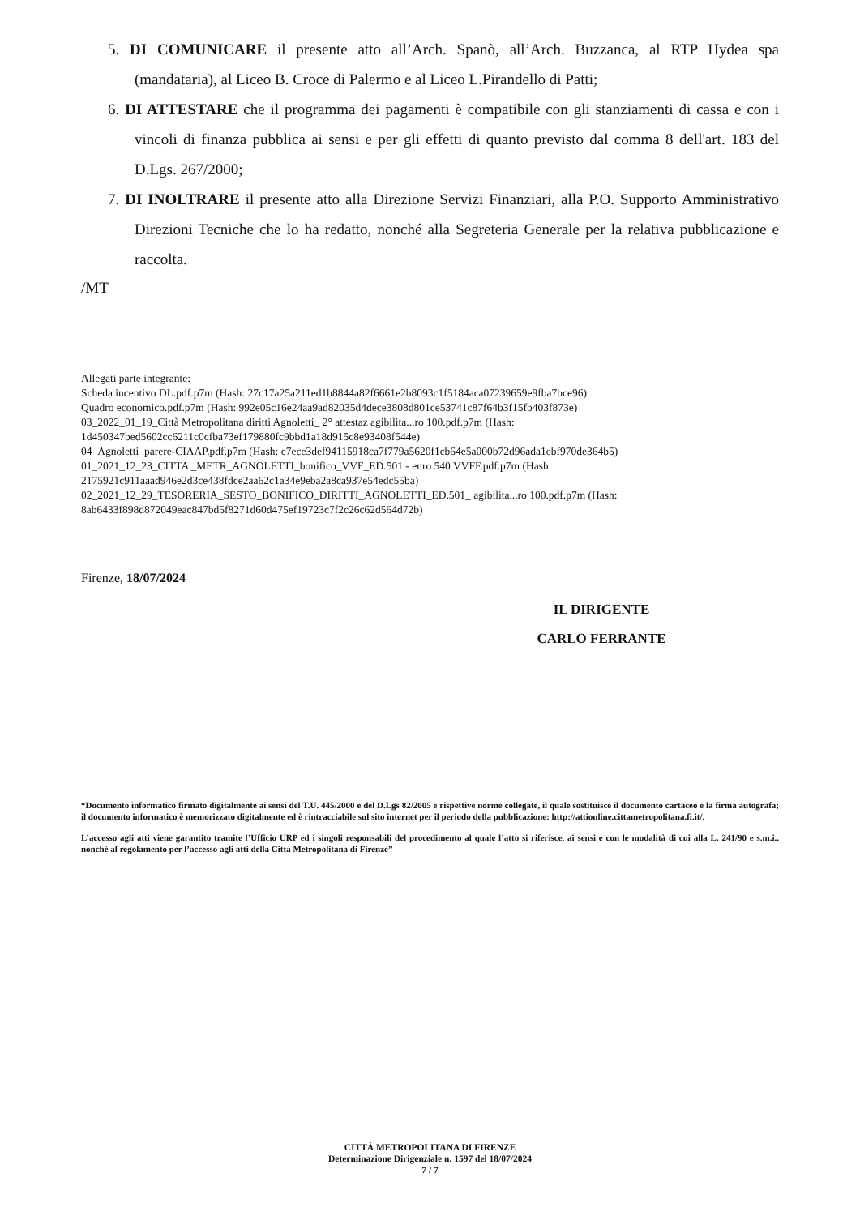5. DI COMUNICARE il presente atto all’Arch. Spanò, all’Arch. Buzzanca, al RTP Hydea spa (mandataria), al Liceo B. Croce di Palermo e al Liceo L.Pirandello di Patti;
6. DI ATTESTARE che il programma dei pagamenti è compatibile con gli stanziamenti di cassa e con i vincoli di finanza pubblica ai sensi e per gli effetti di quanto previsto dal comma 8 dell'art. 183 del D.Lgs. 267/2000;
7. DI INOLTRARE il presente atto alla Direzione Servizi Finanziari, alla P.O. Supporto Amministrativo Direzioni Tecniche che lo ha redatto, nonché alla Segreteria Generale per la relativa pubblicazione e raccolta.
/MT
Allegati parte integrante:
Scheda incentivo DL.pdf.p7m (Hash: 27c17a25a211ed1b8844a82f6661e2b8093c1f5184aca07239659e9fba7bce96)
Quadro economico.pdf.p7m (Hash: 992e05c16e24aa9ad82035d4dece3808d801ce53741c87f64b3f15fb403f873e)
03_2022_01_19_Città Metropolitana diritti Agnoletti_ 2° attestaz agibilita...ro 100.pdf.p7m (Hash: 1d450347bed5602cc6211c0cfba73ef179880fc9bbd1a18d915c8e93408f544e)
04_Agnoletti_parere-CIAAP.pdf.p7m (Hash: c7ece3def94115918ca7f779a5620f1cb64e5a000b72d96ada1ebf970de364b5)
01_2021_12_23_CITTA'_METR_AGNOLETTI_bonifico_VVF_ED.501 - euro 540 VVFF.pdf.p7m (Hash: 2175921c911aaad946e2d3ce438fdce2aa62c1a34e9eba2a8ca937e54edc55ba)
02_2021_12_29_TESORERIA_SESTO_BONIFICO_DIRITTI_AGNOLETTI_ED.501_ agibilita...ro 100.pdf.p7m (Hash: 8ab6433f898d872049eac847bd5f8271d60d475ef19723c7f2c26c62d564d72b)
Firenze, 18/07/2024
IL DIRIGENTE
CARLO FERRANTE
“Documento informatico firmato digitalmente ai sensi del T.U. 445/2000 e del D.Lgs 82/2005 e rispettive norme collegate, il quale sostituisce il documento cartaceo e la firma autografa; il documento informatico è memorizzato digitalmente ed è rintracciabile sul sito internet per il periodo della pubblicazione: http://attionline.cittametropolitana.fi.it/.
L’accesso agli atti viene garantito tramite l’Ufficio URP ed i singoli responsabili del procedimento al quale l’atto si riferisce, ai sensi e con le modalità di cui alla L. 241/90 e s.m.i., nonché al regolamento per l’accesso agli atti della Città Metropolitana di Firenze”
CITTÁ METROPOLITANA DI FIRENZE
Determinazione Dirigenziale n. 1597 del 18/07/2024
7 / 7